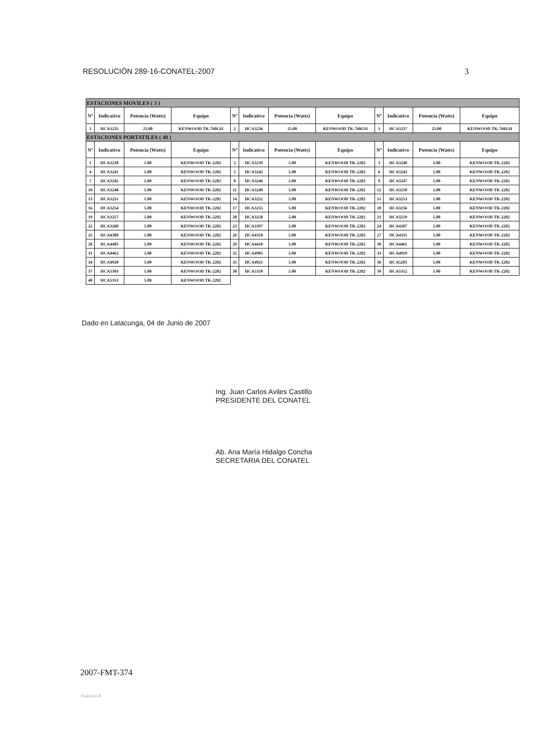RESOLUCIÓN 289-16-CONATEL-2007 3
| ESTACIONES MOVILES ( 3 ) | | | | | | | | | | | |
| Nº | Indicativo | Potencia (Watts) | Equipo | Nº | Indicativo | Potencia (Watts) | Equipo | Nº | Indicativo | Potencia (Watts) | Equipo |
| 1 | HCA3235 | 25.00 | KENWOOD TK-760GH | 2 | HCA3236 | 25.00 | KENWOOD TK-760GH | 3 | HCA3237 | 25.00 | KENWOOD TK-760GH |
| ESTACIONES PORTATILES ( 40 ) | | | | | | | | | | | |
| Nº | Indicativo | Potencia (Watts) | Equipo | Nº | Indicativo | Potencia (Watts) | Equipo | Nº | Indicativo | Potencia (Watts) | Equipo |
| 1 | HCA3238 | 5.00 | KENWOOD TK-2202 | 2 | HCA3239 | 5.00 | KENWOOD TK-2202 | 3 | HCA3240 | 5.00 | KENWOOD TK-2202 |
| 4 | HCA3241 | 5.00 | KENWOOD TK-2202 | 5 | HCA3242 | 5.00 | KENWOOD TK-2202 | 6 | HCA3243 | 5.00 | KENWOOD TK-2202 |
| 7 | HCA3245 | 5.00 | KENWOOD TK-2202 | 8 | HCA3246 | 5.00 | KENWOOD TK-2202 | 9 | HCA3247 | 5.00 | KENWOOD TK-2202 |
| 10 | HCA3248 | 5.00 | KENWOOD TK-2202 | 11 | HCA3249 | 5.00 | KENWOOD TK-2202 | 12 | HCA3250 | 5.00 | KENWOOD TK-2202 |
| 13 | HCA3251 | 5.00 | KENWOOD TK-2202 | 14 | HCA3252 | 5.00 | KENWOOD TK-2202 | 15 | HCA3253 | 5.00 | KENWOOD TK-2202 |
| 16 | HCA3254 | 5.00 | KENWOOD TK-2202 | 17 | HCA3255 | 5.00 | KENWOOD TK-2202 | 18 | HCA3256 | 5.00 | KENWOOD TK-2202 |
| 19 | HCA3257 | 5.00 | KENWOOD TK-2202 | 20 | HCA3258 | 5.00 | KENWOOD TK-2202 | 21 | HCA3259 | 5.00 | KENWOOD TK-2202 |
| 22 | HCA3260 | 5.00 | KENWOOD TK-2202 | 23 | HCA3397 | 5.00 | KENWOOD TK-2202 | 24 | HCA4287 | 5.00 | KENWOOD TK-2202 |
| 25 | HCA4309 | 5.00 | KENWOOD TK-2202 | 26 | HCA4310 | 5.00 | KENWOOD TK-2202 | 27 | HCA4311 | 5.00 | KENWOOD TK-2202 |
| 28 | HCA4405 | 5.00 | KENWOOD TK-2202 | 29 | HCA4410 | 5.00 | KENWOOD TK-2202 | 30 | HCA4461 | 5.00 | KENWOOD TK-2202 |
| 31 | HCA4462 | 5.00 | KENWOOD TK-2202 | 32 | HCA4905 | 5.00 | KENWOOD TK-2202 | 33 | HCA4919 | 5.00 | KENWOOD TK-2202 |
| 34 | HCA4920 | 5.00 | KENWOOD TK-2202 | 35 | HCA4921 | 5.00 | KENWOOD TK-2202 | 36 | HCA5283 | 5.00 | KENWOOD TK-2202 |
| 37 | HCA5303 | 5.00 | KENWOOD TK-2202 | 38 | HCA5310 | 5.00 | KENWOOD TK-2202 | 39 | HCA5312 | 5.00 | KENWOOD TK-2202 |
| 40 | HCA5353 | 5.00 | KENWOOD TK-2202 | | | | | | | | |
Dado en Latacunga, 04 de Junio de 2007
Ing. Juan Carlos Aviles Castillo
PRESIDENTE DEL CONATEL
Ab. Ana María Hidalgo Concha
SECRETARIA DEL CONATEL
2007-FMT-374
Augusta R